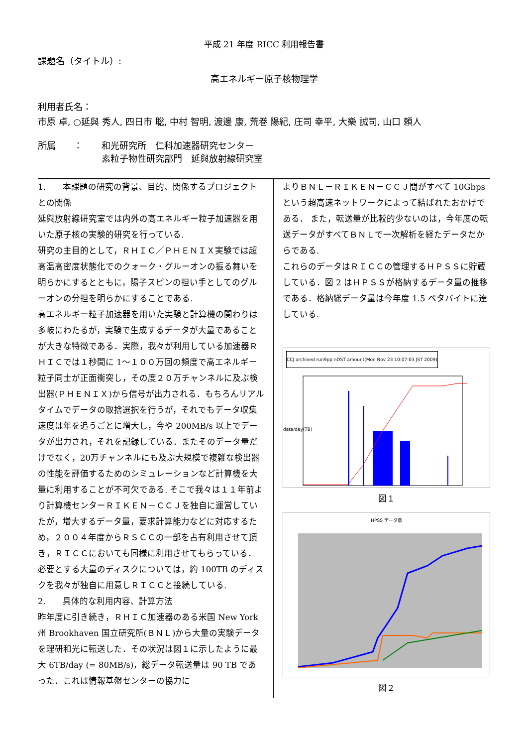平成 21 年度 RICC 利用報告書
課題名（タイトル）:
高エネルギー原子核物理学
利用者氏名：
市原 卓, ○延與 秀人, 四日市 聡, 中村 智明, 渡邊 康, 荒巻 陽紀, 庄司 幸平, 大樂 誠司, 山口 頼人
所属　　： 和光研究所　仁科加速器研究センター
素粒子物性研究部門　延與放射線研究室
1.　　本課題の研究の背景、目的、関係するプロジェクトとの関係
延與放射線研究室では内外の高エネルギー粒子加速器を用いた原子核の実験的研究を行っている.
研究の主目的として，ＲＨＩＣ／ＰＨＥＮＩＸ実験では超高温高密度状態化でのクォーク・グルーオンの振る舞いを明らかにするとともに，陽子スピンの担い手としてのグルーオンの分担を明らかにすることである.
高エネルギー粒子加速器を用いた実験と計算機の関わりは多岐にわたるが，実験で生成するデータが大量であることが大きな特徴である．実際，我々が利用している加速器ＲＨＩＣでは１秒間に 1～１００万回の頻度で高エネルギー粒子同士が正面衝突し，その度２０万チャンネルに及ぶ検出器(ＰＨＥＮＩＸ)から信号が出力される．もちろんリアルタイムでデータの取捨選択を行うが，それでもデータ収集速度は年を追うごとに増大し，今や 200MB/s 以上でデータが出力され，それを記録している．またそのデータ量だけでなく，20万チャンネルにも及ぶ大規模で複雑な検出器の性能を評価するためのシミュレーションなど計算機を大量に利用することが不可欠である. そこで我々は１１年前より計算機センターＲＩＫＥＮ－ＣＣＪを独自に運営していたが，増大するデータ量，要求計算能力などに対応するため，２００４年度からＲＳＣＣの一部を占有利用させて頂き，ＲＩＣＣにおいても同様に利用させてもらっている．必要とする大量のディスクについては，約 100TB のディスクを我々が独自に用意しＲＩＣＣと接続している.
2.　　具体的な利用内容、計算方法
昨年度に引き続き，ＲＨＩＣ加速器のある米国 New York 州 Brookhaven 国立研究所(ＢＮＬ)から大量の実験データを理研和光に転送した．その状況は図１に示したように最大 6TB/day (= 80MB/s)，総データ転送量は 90 TB であった．これは情報基盤センターの協力に
よりＢＮＬ－ＲＩＫＥＮ－ＣＣＪ間がすべて 10Gbps という超高速ネットワークによって結ばれたおかげである． また，転送量が比較的少ないのは，今年度の転送データがすべてＢＮＬで一次解析を経たデータだからである.
これらのデータはＲＩＣＣの管理するＨＰＳＳに貯蔵している．図 2 はＨＰＳＳが格納するデータ量の推移である．格納総データ量は今年度 1.5 ペタバイトに達している.
CCJ archived run9pp nDST amount(Mon Nov 23 10:07:03 JST 2009)
data/day(TB)
図１
HPSS データ量
図２